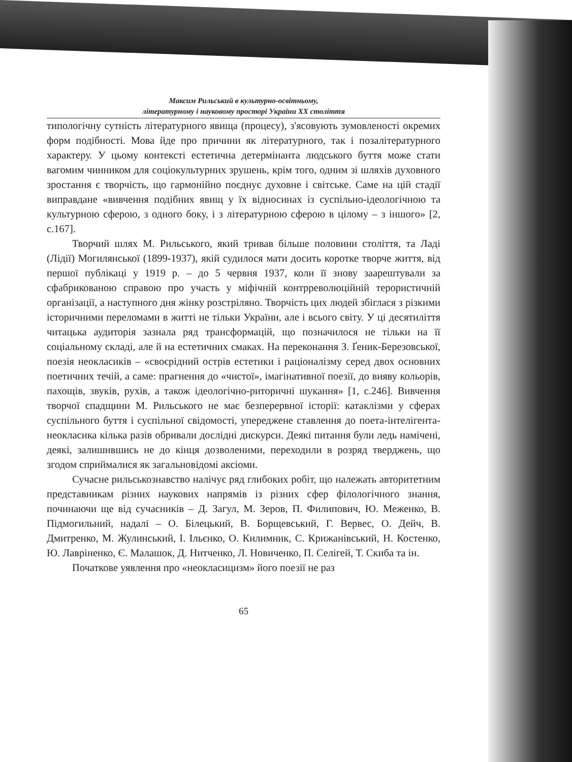Максим Рильський в культурно-освітньому,
літературному і науковому просторі України XX століття
типологічну сутність літературного явища (процесу), з'ясовують зумовленості окремих форм подібності. Мова йде про причини як літературного, так і позалітературного характеру. У цьому контексті естетична детермінанта людського буття може стати вагомим чинником для соціокультурних зрушень, крім того, одним зі шляхів духовного зростання є творчість, що гармонійно поєднує духовне і світське. Саме на цій стадії виправдане «вивчення подібних явищ у їх відносинах із суспільно-ідеологічною та культурною сферою, з одного боку, і з літературною сферою в цілому – з іншого» [2, с.167].
Творчий шлях М. Рильського, який тривав більше половини століття, та Ладі (Лідії) Могилянської (1899-1937), якій судилося мати досить коротке творче життя, від першої публікаці у 1919 р. – до 5 червня 1937, коли її знову заарештували за сфабрикованою справою про участь у міфічній контрреволюційній терористичній організації, а наступного дня жінку розстріляно. Творчість цих людей збіглася з різкими історичними переломами в житті не тільки України, але і всього світу. У ці десятиліття читацька аудиторія зазнала ряд трансформацій, що позначилося не тільки на її соціальному складі, але й на естетичних смаках. На переконання З. Ґеник-Березовської, поезія неокласиків – «своєрідний острів естетики і раціоналізму серед двох основних поетичних течій, а саме: прагнення до «чистої», імагінативної поезії, до вияву кольорів, пахощів, звуків, рухів, а також ідеологічно-риторичні шукання» [1, с.246]. Вивчення творчої спадщини М. Рильського не має безперервної історії: катаклізми у сферах суспільного буття і суспільної свідомості, упереджене ставлення до поета-інтелігента-неокласика кілька разів обривали дослідні дискурси. Деякі питання були ледь намічені, деякі, залишившись не до кінця дозволеними, переходили в розряд тверджень, що згодом сприймалися як загальновідомі аксіоми.
Сучасне рильськознавство налічує ряд глибоких робіт, що належать авторитетним представникам різних наукових напрямів із різних сфер філологічного знання, починаючи ще від сучасників – Д. Загул, М. Зеров, П. Филипович, Ю. Меженко, В. Підмогильний, надалі – О. Білецький, В. Борщевський, Г. Вервес, О. Дейч, В. Дмитренко, М. Жулинський, І. Ільєнко, О. Килимник, С. Крижанівський, Н. Костенко, Ю. Лавріненко, Є. Малашок, Д. Нитченко, Л. Новиченко, П. Селігей, Т. Скиба та ін.
Початкове уявлення про «неокласицизм» його поезії не раз
65